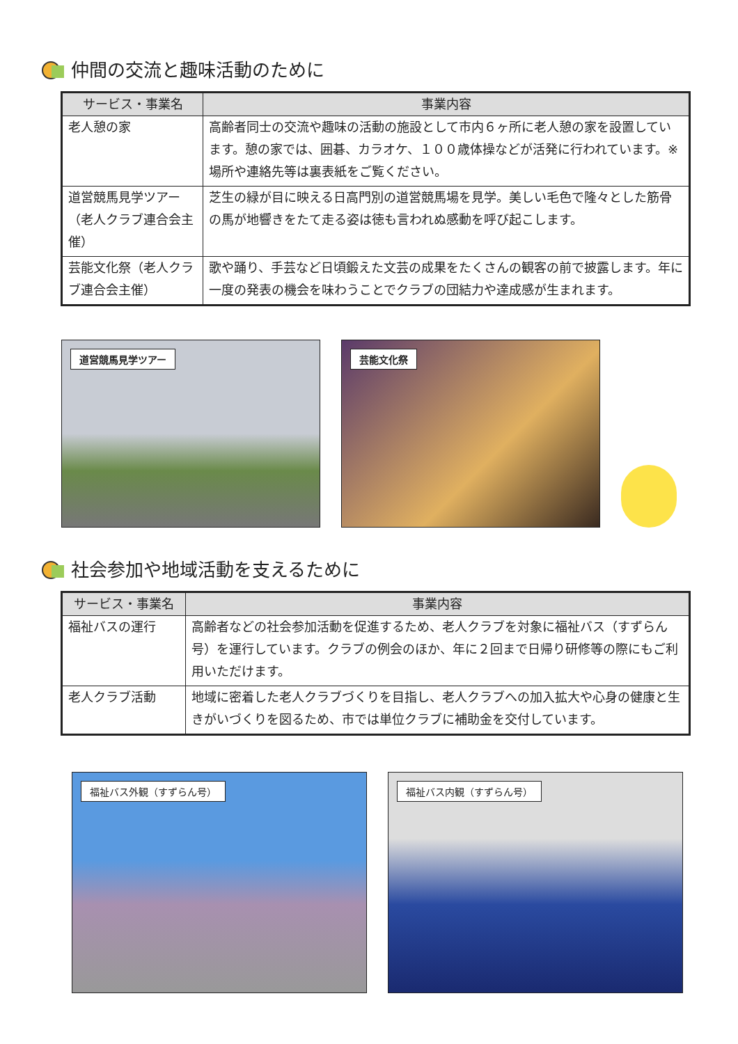仲間の交流と趣味活動のために
| サービス・事業名 | 事業内容 |
| --- | --- |
| 老人憩の家 | 高齢者同士の交流や趣味の活動の施設として市内６ヶ所に老人憩の家を設置しています。憩の家では、囲碁、カラオケ、１００歳体操などが活発に行われています。※場所や連絡先等は裏表紙をご覧ください。 |
| 道営競馬見学ツアー（老人クラブ連合会主催） | 芝生の緑が目に映える日高門別の道営競馬場を見学。美しい毛色で隆々とした筋骨の馬が地響きをたて走る姿は徳も言われぬ感動を呼び起こします。 |
| 芸能文化祭（老人クラブ連合会主催） | 歌や踊り、手芸など日頃鍛えた文芸の成果をたくさんの観客の前で披露します。年に一度の発表の機会を味わうことでクラブの団結力や達成感が生まれます。 |
道営競馬見学ツアー
芸能文化祭
社会参加や地域活動を支えるために
| サービス・事業名 | 事業内容 |
| --- | --- |
| 福祉バスの運行 | 高齢者などの社会参加活動を促進するため、老人クラブを対象に福祉バス（すずらん号）を運行しています。クラブの例会のほか、年に２回まで日帰り研修等の際にもご利用いただけます。 |
| 老人クラブ活動 | 地域に密着した老人クラブづくりを目指し、老人クラブへの加入拡大や心身の健康と生きがいづくりを図るため、市では単位クラブに補助金を交付しています。 |
福祉バス外観（すずらん号）
福祉バス内観（すずらん号）